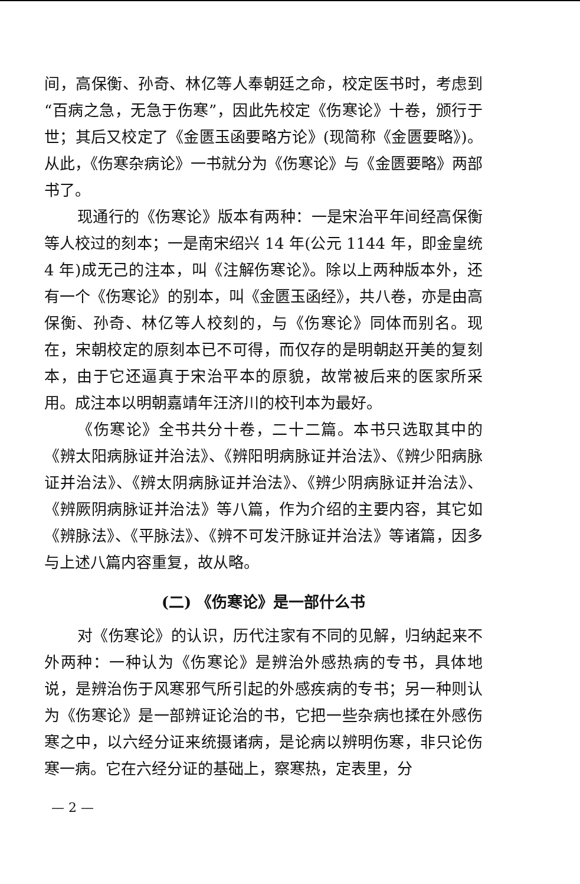间，高保衡、孙奇、林亿等人奉朝廷之命，校定医书时，考虑到“百病之急，无急于伤寒”，因此先校定《伤寒论》十卷，颁行于世；其后又校定了《金匮玉函要略方论》(现简称《金匮要略》)。从此，《伤寒杂病论》一书就分为《伤寒论》与《金匮要略》两部书了。
现通行的《伤寒论》版本有两种：一是宋治平年间经高保衡等人校过的刻本；一是南宋绍兴 14 年(公元 1144 年，即金皇统 4 年)成无己的注本，叫《注解伤寒论》。除以上两种版本外，还有一个《伤寒论》的别本，叫《金匮玉函经》，共八卷，亦是由高保衡、孙奇、林亿等人校刻的，与《伤寒论》同体而别名。现在，宋朝校定的原刻本已不可得，而仅存的是明朝赵开美的复刻本，由于它还逼真于宋治平本的原貌，故常被后来的医家所采用。成注本以明朝嘉靖年汪济川的校刊本为最好。
《伤寒论》全书共分十卷，二十二篇。本书只选取其中的《辨太阳病脉证并治法》、《辨阳明病脉证并治法》、《辨少阳病脉证并治法》、《辨太阴病脉证并治法》、《辨少阴病脉证并治法》、《辨厥阴病脉证并治法》等八篇，作为介绍的主要内容，其它如《辨脉法》、《平脉法》、《辨不可发汗脉证并治法》等诸篇，因多与上述八篇内容重复，故从略。
(二) 《伤寒论》是一部什么书
对《伤寒论》的认识，历代注家有不同的见解，归纳起来不外两种：一种认为《伤寒论》是辨治外感热病的专书，具体地说，是辨治伤于风寒邪气所引起的外感疾病的专书；另一种则认为《伤寒论》是一部辨证论治的书，它把一些杂病也揉在外感伤寒之中，以六经分证来统摄诸病，是论病以辨明伤寒，非只论伤寒一病。它在六经分证的基础上，察寒热，定表里，分
— 2 —